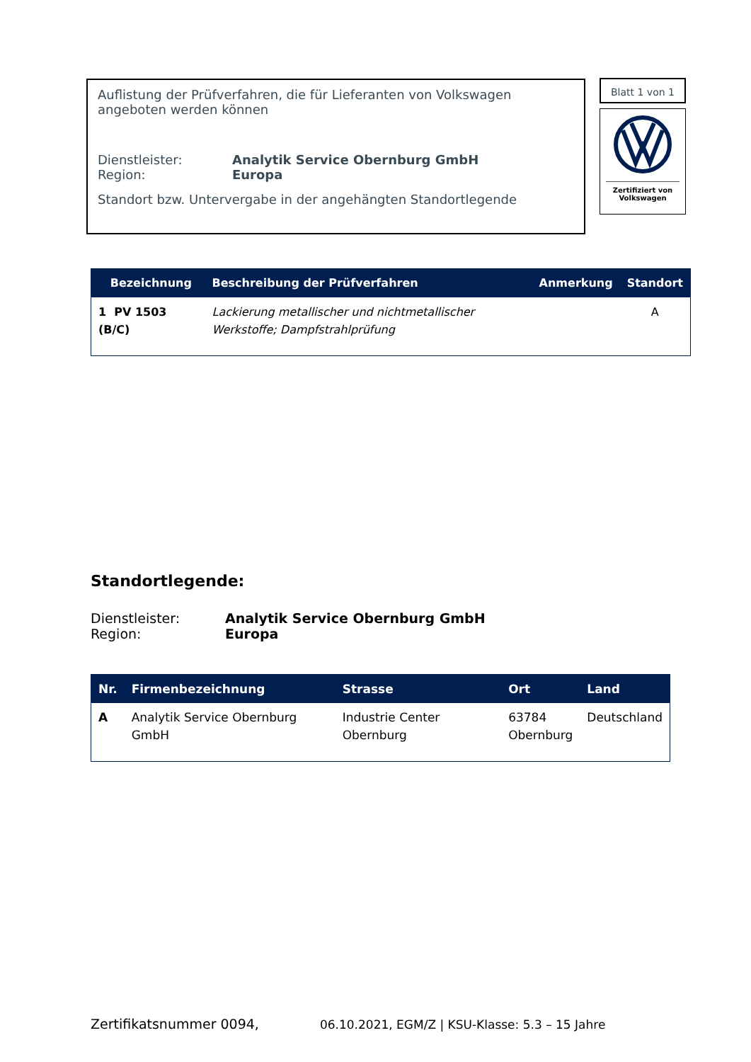Auflistung der Prüfverfahren, die für Lieferanten von Volkswagen angeboten werden können
Dienstleister: Analytik Service Obernburg GmbH
Region: Europa
Standort bzw. Untervergabe in der angehängten Standortlegende
Blatt 1 von 1
Zertifiziert von
Volkswagen
| Bezeichnung | Beschreibung der Prüfverfahren | Anmerkung | Standort |
| --- | --- | --- | --- |
| 1 PV 1503 (B/C) | Lackierung metallischer und nichtmetallischer Werkstoffe; Dampfstrahlprüfung | | A |
Standortlegende:
Dienstleister: Analytik Service Obernburg GmbH
Region: Europa
| Nr. | Firmenbezeichnung | Strasse | Ort | Land |
| --- | --- | --- | --- | --- |
| A | Analytik Service Obernburg GmbH | Industrie Center Obernburg | 63784 Obernburg | Deutschland |
Zertifikatsnummer 0094, 06.10.2021, EGM/Z | KSU-Klasse: 5.3 – 15 Jahre